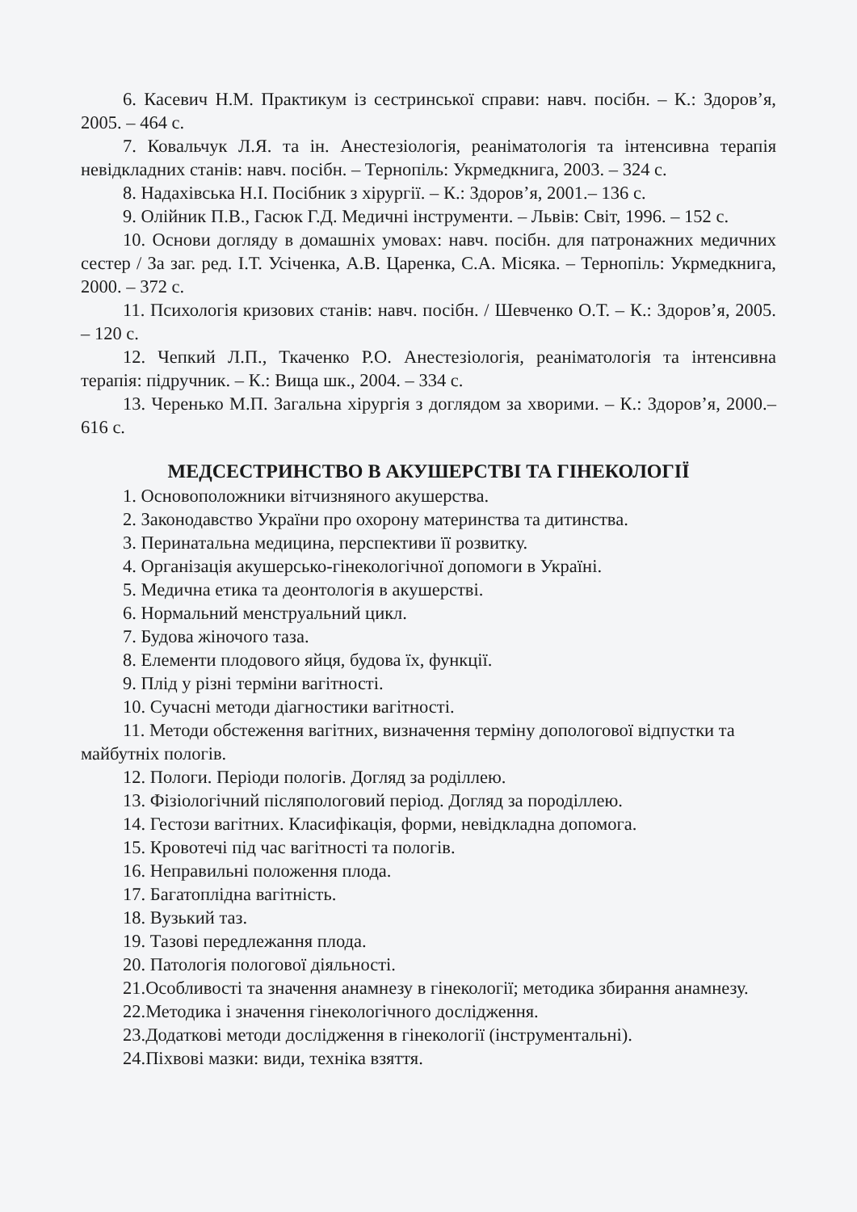6. Касевич Н.М. Практикум із сестринської справи: навч. посібн. – К.: Здоров’я, 2005. – 464 с.
7. Ковальчук Л.Я. та ін. Анестезіологія, реаніматологія та інтенсивна терапія невідкладних станів: навч. посібн. – Тернопіль: Укрмедкнига, 2003. – 324 с.
8. Надахівська Н.І. Посібник з хірургії. – К.: Здоров’я, 2001.– 136 с.
9. Олійник П.В., Гасюк Г.Д. Медичні інструменти. – Львів: Світ, 1996. – 152 с.
10. Основи догляду в домашніх умовах: навч. посібн. для патронажних медичних сестер / За заг. ред. І.Т. Усіченка, А.В. Царенка, С.А. Місяка. – Тернопіль: Укрмедкнига, 2000. – 372 с.
11. Психологія кризових станів: навч. посібн. / Шевченко О.Т. – К.: Здоров’я, 2005. – 120 с.
12. Чепкий Л.П., Ткаченко Р.О. Анестезіологія, реаніматологія та інтенсивна терапія: підручник. – К.: Вища шк., 2004. – 334 с.
13. Черенько М.П. Загальна хірургія з доглядом за хворими. – К.: Здоров’я, 2000.– 616 с.
МЕДСЕСТРИНСТВО В АКУШЕРСТВІ ТА ГІНЕКОЛОГІЇ
1. Основоположники вітчизняного акушерства.
2. Законодавство України про охорону материнства та дитинства.
3. Перинатальна медицина, перспективи її розвитку.
4. Організація акушерсько-гінекологічної допомоги в Україні.
5. Медична етика та деонтологія в акушерстві.
6. Нормальний менструальний цикл.
7. Будова жіночого таза.
8. Елементи плодового яйця, будова їх, функції.
9. Плід у різні терміни вагітності.
10. Сучасні методи діагностики вагітності.
11. Методи обстеження вагітних, визначення терміну допологової відпустки та майбутніх пологів.
12. Пологи. Періоди пологів. Догляд за роділлею.
13. Фізіологічний післяпологовий період. Догляд за породіллею.
14. Гестози вагітних. Класифікація, форми, невідкладна допомога.
15. Кровотечі під час вагітності та пологів.
16. Неправильні положення плода.
17. Багатоплідна вагітність.
18. Вузький таз.
19. Тазові передлежання плода.
20. Патологія пологової діяльності.
21.Особливості та значення анамнезу в гінекології; методика збирання анамнезу.
22.Методика і значення гінекологічного дослідження.
23.Додаткові методи дослідження в гінекології (інструментальні).
24.Піхвові мазки: види, техніка взяття.